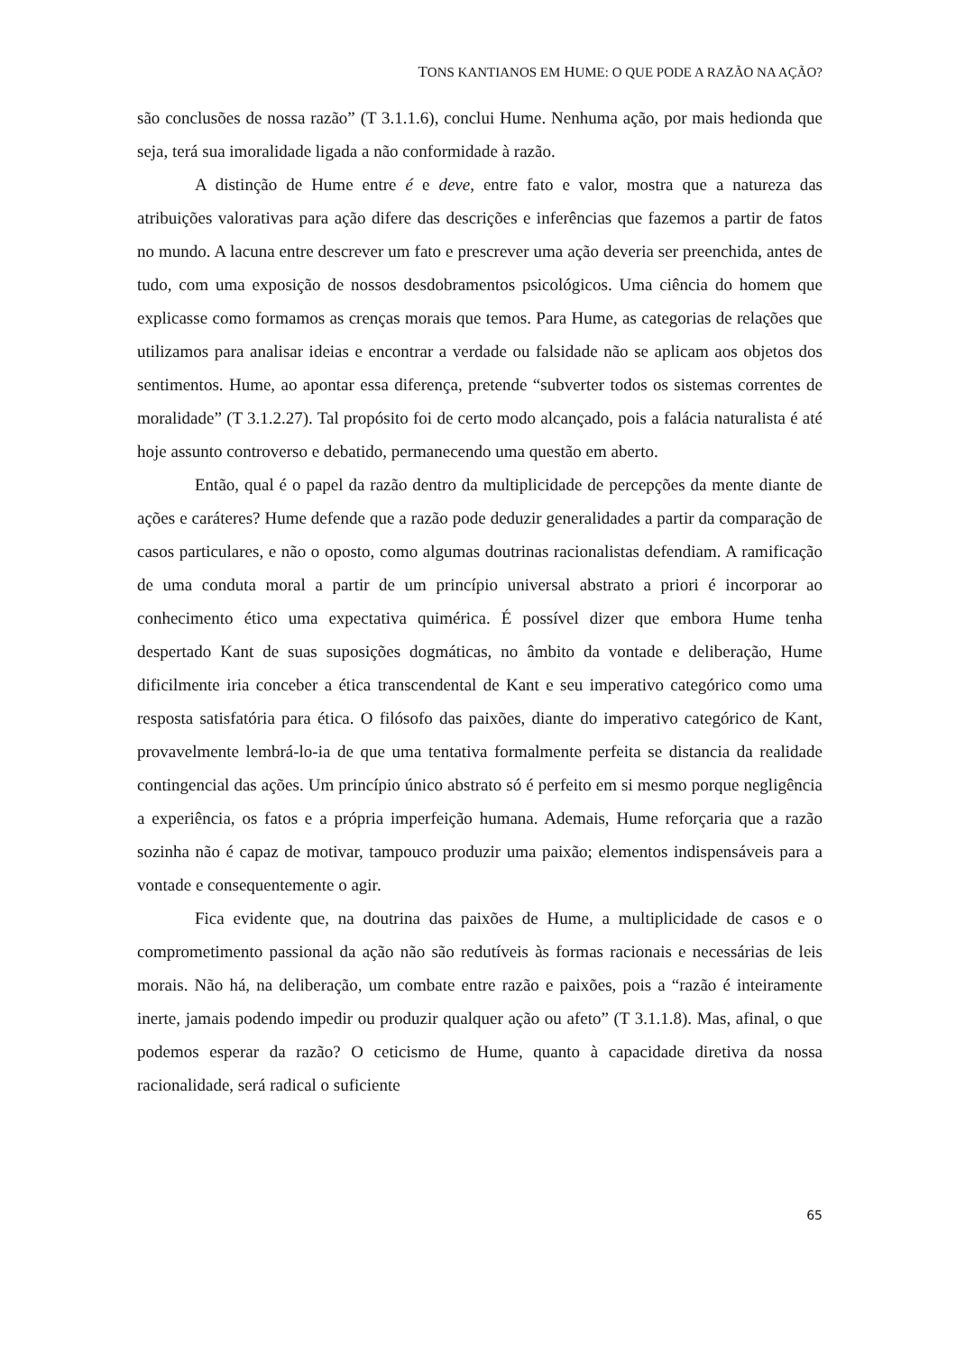TONS KANTIANOS EM HUME: O QUE PODE A RAZÃO NA AÇÃO?
são conclusões de nossa razão” (T 3.1.1.6), conclui Hume. Nenhuma ação, por mais hedionda que seja, terá sua imoralidade ligada a não conformidade à razão.
A distinção de Hume entre é e deve, entre fato e valor, mostra que a natureza das atribuições valorativas para ação difere das descrições e inferências que fazemos a partir de fatos no mundo. A lacuna entre descrever um fato e prescrever uma ação deveria ser preenchida, antes de tudo, com uma exposição de nossos desdobramentos psicológicos. Uma ciência do homem que explicasse como formamos as crenças morais que temos. Para Hume, as categorias de relações que utilizamos para analisar ideias e encontrar a verdade ou falsidade não se aplicam aos objetos dos sentimentos. Hume, ao apontar essa diferença, pretende “subverter todos os sistemas correntes de moralidade” (T 3.1.2.27). Tal propósito foi de certo modo alcançado, pois a falácia naturalista é até hoje assunto controverso e debatido, permanecendo uma questão em aberto.
Então, qual é o papel da razão dentro da multiplicidade de percepções da mente diante de ações e caráteres? Hume defende que a razão pode deduzir generalidades a partir da comparação de casos particulares, e não o oposto, como algumas doutrinas racionalistas defendiam. A ramificação de uma conduta moral a partir de um princípio universal abstrato a priori é incorporar ao conhecimento ético uma expectativa quimérica. É possível dizer que embora Hume tenha despertado Kant de suas suposições dogmáticas, no âmbito da vontade e deliberação, Hume dificilmente iria conceber a ética transcendental de Kant e seu imperativo categórico como uma resposta satisfatória para ética. O filósofo das paixões, diante do imperativo categórico de Kant, provavelmente lembrá-lo-ia de que uma tentativa formalmente perfeita se distancia da realidade contingencial das ações. Um princípio único abstrato só é perfeito em si mesmo porque negligência a experiência, os fatos e a própria imperfeição humana. Ademais, Hume reforçaria que a razão sozinha não é capaz de motivar, tampouco produzir uma paixão; elementos indispensáveis para a vontade e consequentemente o agir.
Fica evidente que, na doutrina das paixões de Hume, a multiplicidade de casos e o comprometimento passional da ação não são redutíveis às formas racionais e necessárias de leis morais. Não há, na deliberação, um combate entre razão e paixões, pois a “razão é inteiramente inerte, jamais podendo impedir ou produzir qualquer ação ou afeto” (T 3.1.1.8). Mas, afinal, o que podemos esperar da razão? O ceticismo de Hume, quanto à capacidade diretiva da nossa racionalidade, será radical o suficiente
65